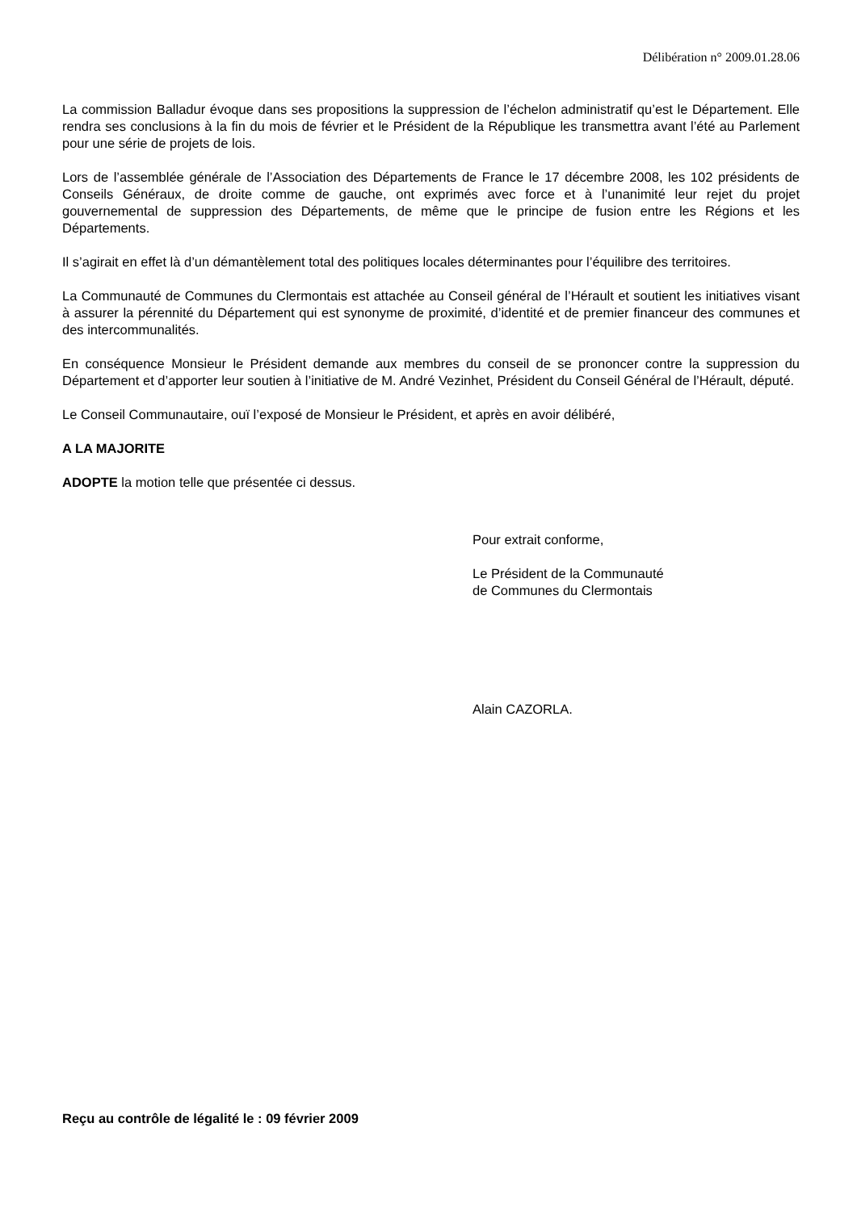Délibération n° 2009.01.28.06
La commission Balladur évoque dans ses propositions la suppression de l’échelon administratif qu’est le Département. Elle rendra ses conclusions à la fin du mois de février et le Président de la République les transmettra avant l’été au Parlement pour une série de projets de lois.
Lors de l’assemblée générale de l’Association des Départements de France le 17 décembre 2008, les 102 présidents de Conseils Généraux, de droite comme de gauche, ont exprimés avec force et à l’unanimité leur rejet du projet gouvernemental de suppression des Départements, de même que le principe de fusion entre les Régions et les Départements.
Il s’agirait en effet là d’un démantèlement total des politiques locales déterminantes pour l’équilibre des territoires.
La Communauté de Communes du Clermontais est attachée au Conseil général de l’Hérault et soutient les initiatives visant à assurer la pérennité du Département qui est synonyme de proximité, d’identité et de premier financeur des communes et des intercommunalités.
En conséquence Monsieur le Président demande aux membres du conseil de se prononcer contre la suppression du Département et d’apporter leur soutien à l’initiative de M. André Vezinhet, Président du Conseil Général de l’Hérault, député.
Le Conseil Communautaire, ouï l’exposé de Monsieur le Président, et après en avoir délibéré,
A LA MAJORITE
ADOPTE la motion telle que présentée ci dessus.
Pour extrait conforme,
Le Président de la Communauté
de Communes du Clermontais
Alain CAZORLA.
Reçu au contrôle de légalité le : 09 février 2009